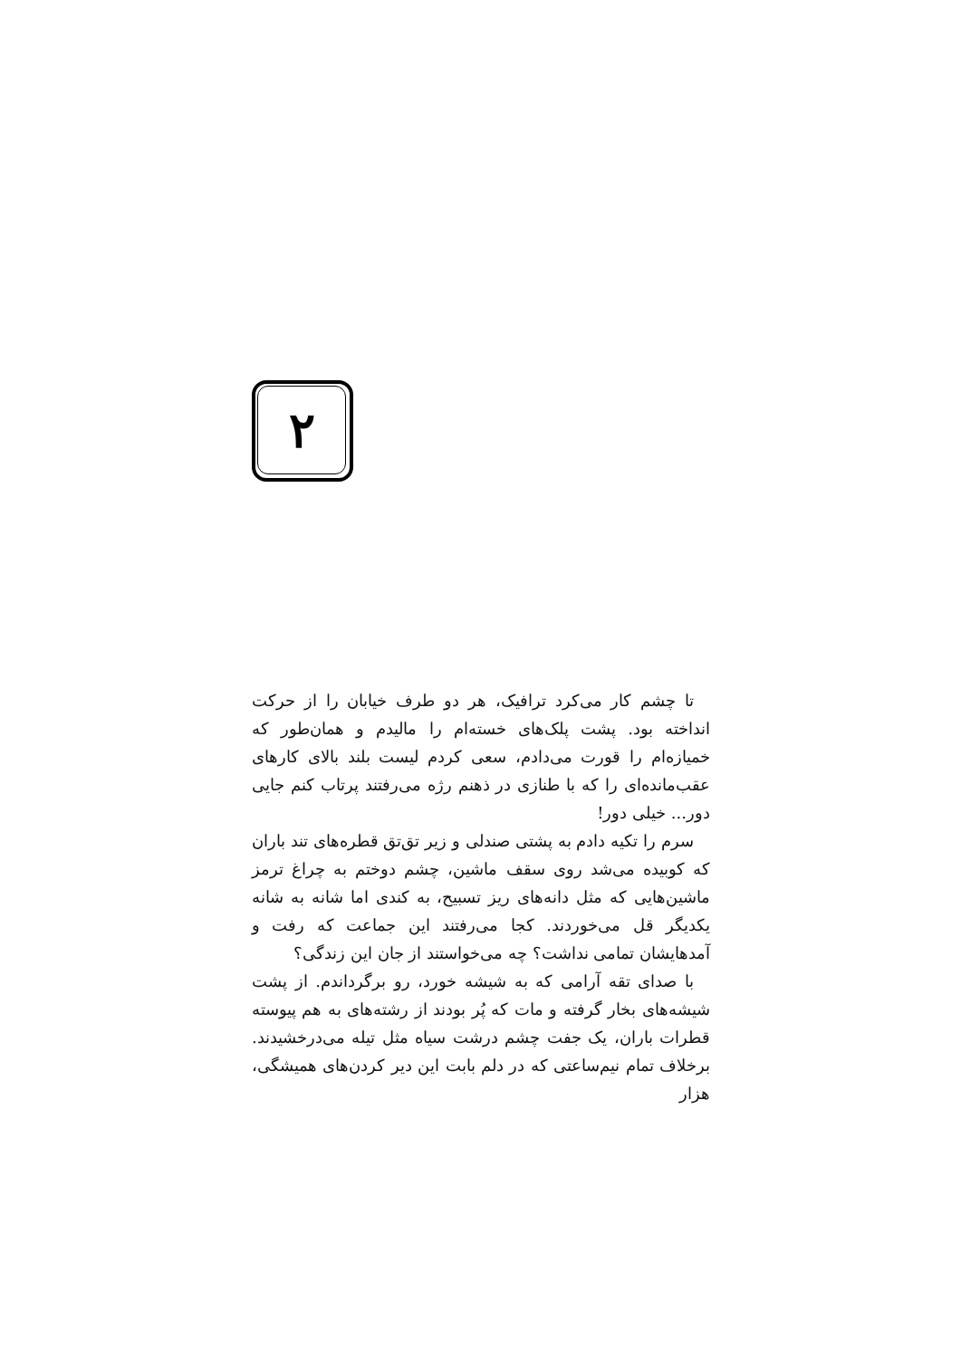۲
تا چشم کار می‌کرد ترافیک، هر دو طرف خیابان را از حرکت انداخته بود. پشت پلک‌های خسته‌ام را مالیدم و همان‌طور که خمیازه‌ام را قورت می‌دادم، سعی کردم لیست بلند بالای کارهای عقب‌مانده‌ای را که با طنازی در ذهنم رژه می‌رفتند پرتاب کنم جایی دور... خیلی دور!
سرم را تکیه دادم به پشتی صندلی و زیر تق‌تق قطره‌های تند باران که کوبیده می‌شد روی سقف ماشین، چشم دوختم به چراغ ترمز ماشین‌هایی که مثل دانه‌های ریز تسبیح، به کندی اما شانه به شانه یکدیگر قل می‌خوردند. کجا می‌رفتند این جماعت که رفت و آمدهایشان تمامی نداشت؟ چه می‌خواستند از جان این زندگی؟
با صدای تقه آرامی که به شیشه خورد، رو برگرداندم. از پشت شیشه‌های بخار گرفته و مات که پُر بودند از رشته‌های به هم پیوسته قطرات باران، یک جفت چشم درشت سیاه مثل تیله می‌درخشیدند. برخلاف تمام نیم‌ساعتی که در دلم بابت این دیر کردن‌های همیشگی، هزار